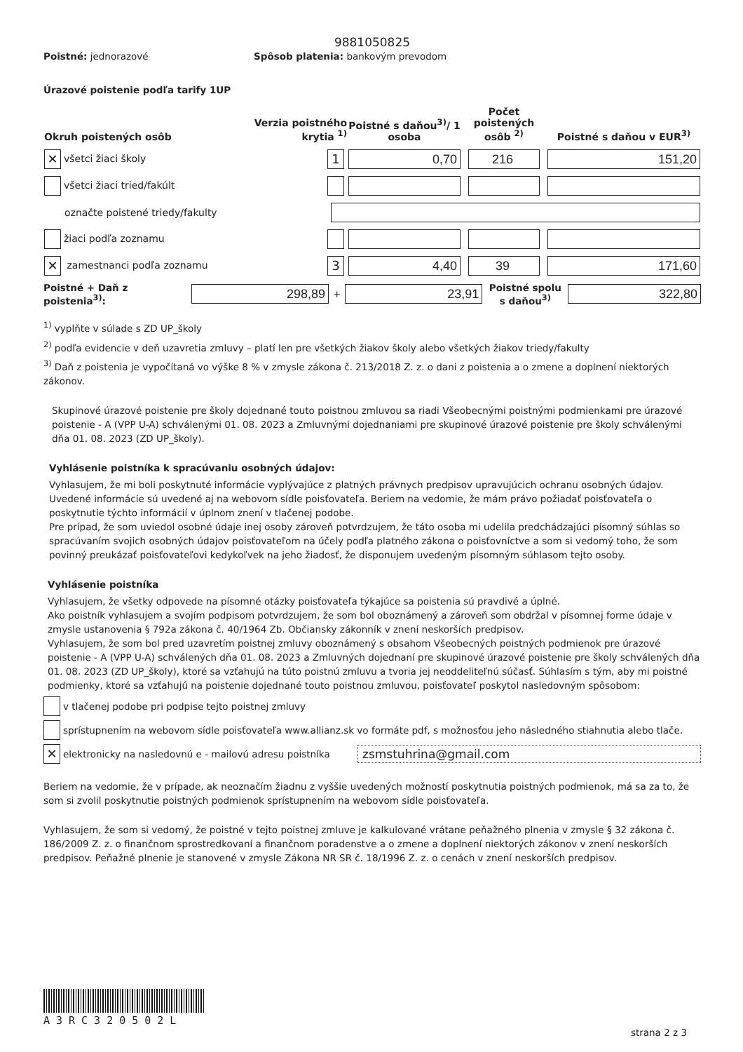9881050825
Poistné: jednorazové
Spôsob platenia: bankovým prevodom
Úrazové poistenie podľa tarify 1UP
| Okruh poistených osôb | Verzia poistného krytia <sup>1)</sup> | Poistné s daňou<sup>3)</sup>/ 1 osoba | Počet poistených osôb <sup>2)</sup> | Poistné s daňou v EUR<sup>3)</sup> |
| --- | --- | --- | --- | --- |
| ✕ všetci žiaci školy | 1 | 0,70 | 216 | 151,20 |
| všetci žiaci tried/fakúlt | | | | |
| označte poistené triedy/fakulty | | | | |
| žiaci podľa zoznamu | | | | |
| ✕ zamestnanci podľa zoznamu | 3 | 4,40 | 39 | 171,60 |
Poistné + Daň z poistenia<sup>3)</sup>:
298,89
+
23,91
Poistné spolu s daňou<sup>3)</sup>
322,80
<sup>1)</sup> vyplňte v súlade s ZD UP_školy
<sup>2)</sup> podľa evidencie v deň uzavretia zmluvy – platí len pre všetkých žiakov školy alebo všetkých žiakov triedy/fakulty
<sup>3)</sup> Daň z poistenia je vypočítaná vo výške 8 % v zmysle zákona č. 213/2018 Z. z. o dani z poistenia a o zmene a doplnení niektorých zákonov.
Skupinové úrazové poistenie pre školy dojednané touto poistnou zmluvou sa riadi Všeobecnými poistnými podmienkami pre úrazové poistenie - A (VPP U-A) schválenými 01. 08. 2023 a Zmluvnými dojednaniami pre skupinové úrazové poistenie pre školy schválenými dňa 01. 08. 2023 (ZD UP_školy).
Vyhlásenie poistníka k spracúvaniu osobných údajov:
Vyhlasujem, že mi boli poskytnuté informácie vyplývajúce z platných právnych predpisov upravujúcich ochranu osobných údajov. Uvedené informácie sú uvedené aj na webovom sídle poisťovateľa. Beriem na vedomie, že mám právo požiadať poisťovateľa o poskytnutie týchto informácií v úplnom znení v tlačenej podobe.
Pre prípad, že som uviedol osobné údaje inej osoby zároveň potvrdzujem, že táto osoba mi udelila predchádzajúci písomný súhlas so spracúvaním svojich osobných údajov poisťovateľom na účely podľa platného zákona o poisťovníctve a som si vedomý toho, že som povinný preukázať poisťovateľovi kedykoľvek na jeho žiadosť, že disponujem uvedeným písomným súhlasom tejto osoby.
Vyhlásenie poistníka
Vyhlasujem, že všetky odpovede na písomné otázky poisťovateľa týkajúce sa poistenia sú pravdivé a úplné.
Ako poistník vyhlasujem a svojím podpisom potvrdzujem, že som bol oboznámený a zároveň som obdržal v písomnej forme údaje v zmysle ustanovenia § 792a zákona č. 40/1964 Zb. Občiansky zákonník v znení neskorších predpisov.
Vyhlasujem, že som bol pred uzavretím poistnej zmluvy oboznámený s obsahom Všeobecných poistných podmienok pre úrazové poistenie - A (VPP U-A) schválených dňa 01. 08. 2023 a Zmluvných dojednaní pre skupinové úrazové poistenie pre školy schválených dňa 01. 08. 2023 (ZD UP_školy), ktoré sa vzťahujú na túto poistnú zmluvu a tvoria jej neoddeliteľnú súčasť. Súhlasím s tým, aby mi poistné podmienky, ktoré sa vzťahujú na poistenie dojednané touto poistnou zmluvou, poisťovateľ poskytol nasledovným spôsobom:
v tlačenej podobe pri podpise tejto poistnej zmluvy
sprístupnením na webovom sídle poisťovateľa www.allianz.sk vo formáte pdf, s možnosťou jeho následného stiahnutia alebo tlače.
✕ elektronicky na nasledovnú e - mailovú adresu poistníka
zsmstuhrina@gmail.com
Beriem na vedomie, že v prípade, ak neoznačím žiadnu z vyššie uvedených možností poskytnutia poistných podmienok, má sa za to, že som si zvolil poskytnutie poistných podmienok sprístupnením na webovom sídle poisťovateľa.
Vyhlasujem, že som si vedomý, že poistné v tejto poistnej zmluve je kalkulované vrátane peňažného plnenia v zmysle § 32 zákona č. 186/2009 Z. z. o finančnom sprostredkovaní a finančnom poradenstve a o zmene a doplnení niektorých zákonov v znení neskorších predpisov. Peňažné plnenie je stanovené v zmysle Zákona NR SR č. 18/1996 Z. z. o cenách v znení neskorších predpisov.
A3RC320502L
strana 2 z 3